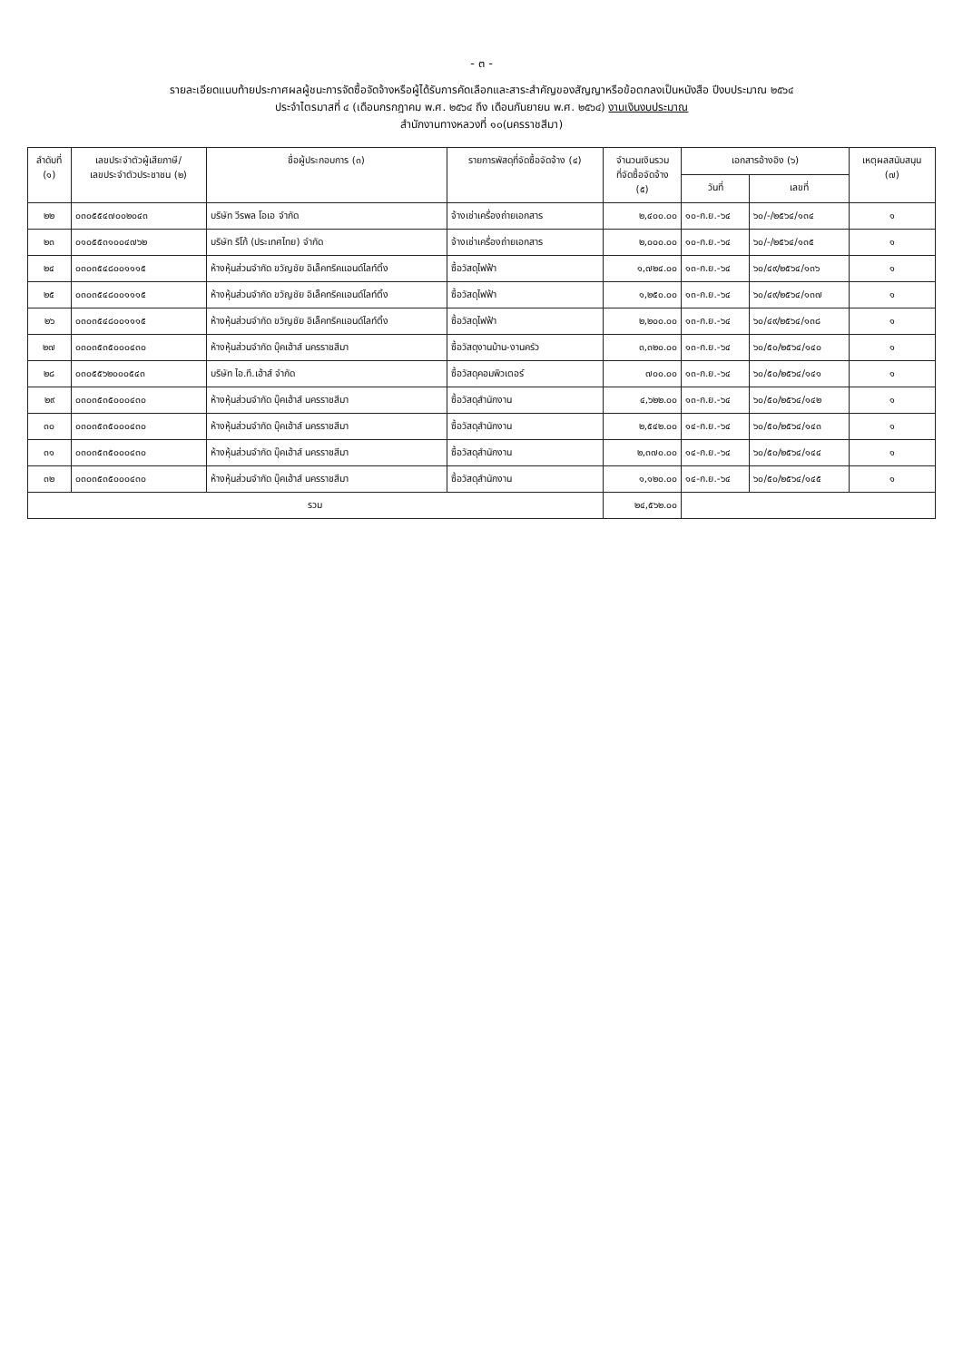- ๓ -
รายละเอียดแนบท้ายประกาศผลผู้ชนะการจัดซื้อจัดจ้างหรือผู้ได้รับการคัดเลือกและสาระสำคัญของสัญญาหรือข้อตกลงเป็นหนังสือ ปีงบประมาณ ๒๕๖๔
ประจำไตรมาสที่ ๔ (เดือนกรกฎาคม พ.ศ. ๒๕๖๔ ถึง เดือนกันยายน พ.ศ. ๒๕๖๔) งานเงินงบประมาณ
สำนักงานทางหลวงที่ ๑๐(นครราชสีมา)
| ลำดับที่ (๑) | เลขประจำตัวผู้เสียภาษี/ เลขประจำตัวประชาชน (๒) | ชื่อผู้ประกอบการ (๓) | รายการพัสดุที่จัดซื้อจัดจ้าง (๔) | จำนวนเงินรวม ที่จัดซื้อจัดจ้าง (๕) | เอกสารอ้างอิง (๖) | | เหตุผลสนับสนุน (๗) |
| --- | --- | --- | --- | --- | --- | --- | --- |
| | | | | | วันที่ | เลขที่ | |
| ๒๒ | ๐๓๐๕๕๔๗๐๐๒๐๔๓ | บริษัท วีรพล โอเอ จำกัด | จ้างเช่าเครื่องถ่ายเอกสาร | ๒,๔๐๐.๐๐ | ๑๐-ก.ย.-๖๔ | ๖๐/-/๒๕๖๔/๑๓๔ | ๑ |
| ๒๓ | ๐๑๐๕๕๓๑๐๐๔๗๖๒ | บริษัท ริโก้ (ประเทศไทย) จำกัด | จ้างเช่าเครื่องถ่ายเอกสาร | ๒,๐๐๐.๐๐ | ๑๐-ก.ย.-๖๔ | ๖๐/-/๒๕๖๔/๑๓๕ | ๑ |
| ๒๔ | ๐๓๐๓๕๔๘๐๐๑๑๑๕ | ห้างหุ้นส่วนจำกัด ขวัญชัย อิเล็คทริคแอนด์ไลท์ติ้ง | ซื้อวัสดุไฟฟ้า | ๑,๗๒๔.๐๐ | ๑๓-ก.ย.-๖๔ | ๖๐/๔๙/๒๕๖๔/๑๓๖ | ๑ |
| ๒๕ | ๐๓๐๓๕๔๘๐๐๑๑๑๕ | ห้างหุ้นส่วนจำกัด ขวัญชัย อิเล็คทริคแอนด์ไลท์ติ้ง | ซื้อวัสดุไฟฟ้า | ๑,๒๕๐.๐๐ | ๑๓-ก.ย.-๖๔ | ๖๐/๔๙/๒๕๖๔/๑๓๗ | ๑ |
| ๒๖ | ๐๓๐๓๕๔๘๐๐๑๑๑๕ | ห้างหุ้นส่วนจำกัด ขวัญชัย อิเล็คทริคแอนด์ไลท์ติ้ง | ซื้อวัสดุไฟฟ้า | ๒,๒๐๐.๐๐ | ๑๓-ก.ย.-๖๔ | ๖๐/๔๙/๒๕๖๔/๑๓๘ | ๑ |
| ๒๗ | ๐๓๐๓๕๓๕๐๐๐๔๓๐ | ห้างหุ้นส่วนจำกัด บุ๊คเฮ้าส์ นครราชสีมา | ซื้อวัสดุงานบ้าน-งานครัว | ๓,๓๒๐.๐๐ | ๑๓-ก.ย.-๖๔ | ๖๐/๕๐/๒๕๖๔/๑๔๐ | ๑ |
| ๒๘ | ๐๓๐๕๕๖๒๐๐๐๕๔๓ | บริษัท ไอ.ที.เฮ้าส์ จำกัด | ซื้อวัสดุคอมพิวเตอร์ | ๗๐๐.๐๐ | ๑๓-ก.ย.-๖๔ | ๖๐/๕๐/๒๕๖๔/๑๔๑ | ๑ |
| ๒๙ | ๐๓๐๓๕๓๕๐๐๐๔๓๐ | ห้างหุ้นส่วนจำกัด บุ๊คเฮ้าส์ นครราชสีมา | ซื้อวัสดุสำนักงาน | ๔,๖๒๒.๐๐ | ๑๓-ก.ย.-๖๔ | ๖๐/๕๐/๒๕๖๔/๑๔๒ | ๑ |
| ๓๐ | ๐๓๐๓๕๓๕๐๐๐๔๓๐ | ห้างหุ้นส่วนจำกัด บุ๊คเฮ้าส์ นครราชสีมา | ซื้อวัสดุสำนักงาน | ๒,๕๔๒.๐๐ | ๑๔-ก.ย.-๖๔ | ๖๐/๕๐/๒๕๖๔/๑๔๓ | ๑ |
| ๓๑ | ๐๓๐๓๕๓๕๐๐๐๔๓๐ | ห้างหุ้นส่วนจำกัด บุ๊คเฮ้าส์ นครราชสีมา | ซื้อวัสดุสำนักงาน | ๒,๓๗๐.๐๐ | ๑๔-ก.ย.-๖๔ | ๖๐/๕๐/๒๕๖๔/๑๔๔ | ๑ |
| ๓๒ | ๐๓๐๓๕๓๕๐๐๐๔๓๐ | ห้างหุ้นส่วนจำกัด บุ๊คเฮ้าส์ นครราชสีมา | ซื้อวัสดุสำนักงาน | ๑,๑๒๐.๐๐ | ๑๔-ก.ย.-๖๔ | ๖๐/๕๐/๒๕๖๔/๑๔๕ | ๑ |
| รวม | | | | ๒๔,๕๖๒.๐๐ | | | |